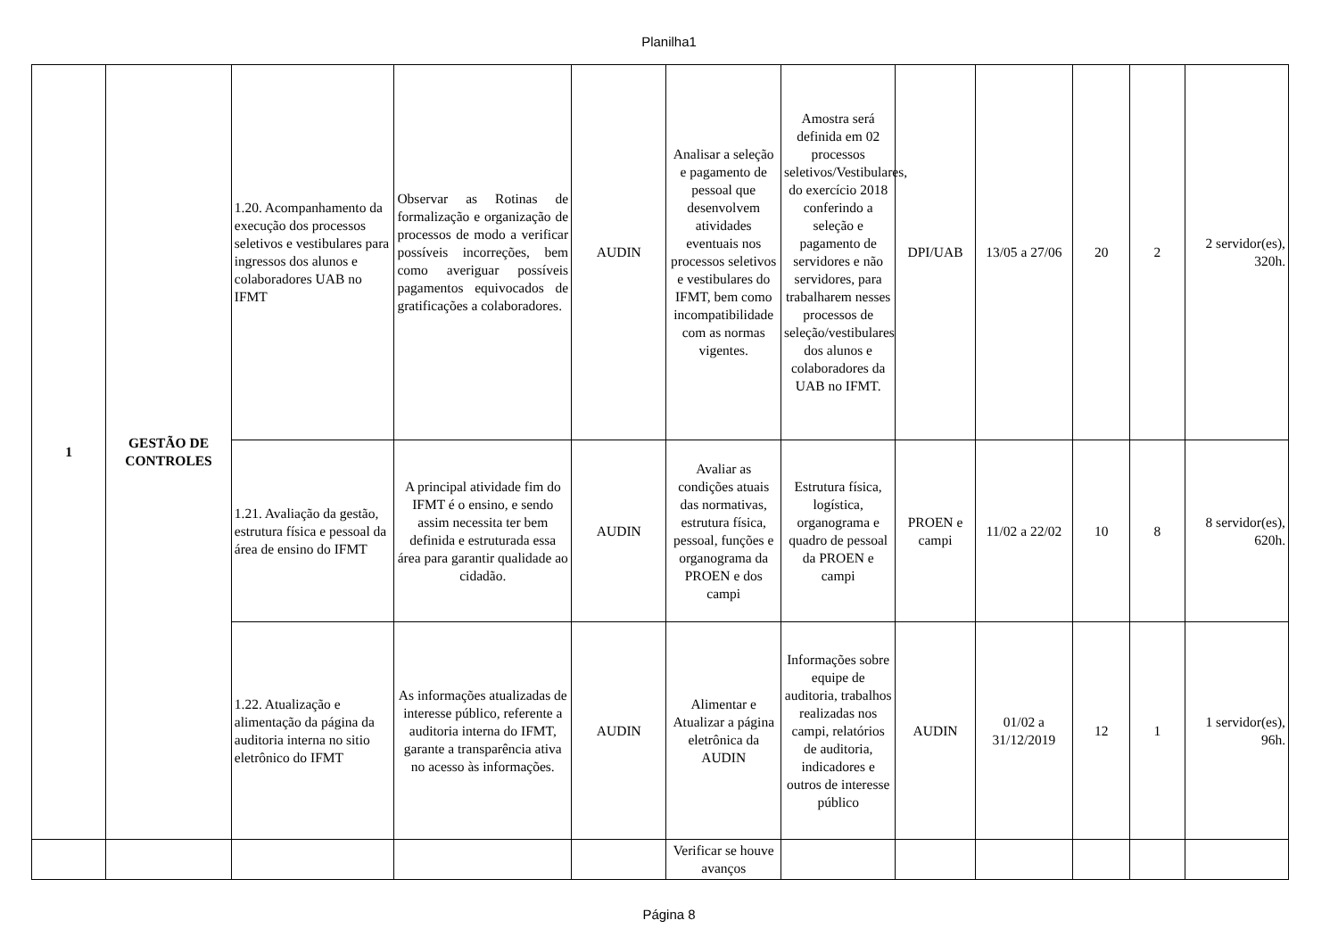Planilha1
| 1 | GESTÃO DE CONTROLES | 1.20. Acompanhamento da execução dos processos seletivos e vestibulares para ingressos dos alunos e colaboradores UAB no IFMT | Observar as Rotinas de formalização e organização de processos de modo a verificar possíveis incorreções, bem como averiguar possíveis pagamentos equivocados de gratificações a colaboradores. | AUDIN | Analisar a seleção e pagamento de pessoal que desenvolvem atividades eventuais nos processos seletivos e vestibulares do IFMT, bem como incompatibilidade com as normas vigentes. | Amostra será definida em 02 processos seletivos/Vestibulares, do exercício 2018 conferindo a seleção e pagamento de servidores e não servidores, para trabalharem nesses processos de seleção/vestibulares dos alunos e colaboradores da UAB no IFMT. | DPI/UAB | 13/05 a 27/06 | 20 | 2 | 2 servidor(es), 320h. |
| | | 1.21. Avaliação da gestão, estrutura física e pessoal da área de ensino do IFMT | A principal atividade fim do IFMT é o ensino, e sendo assim necessita ter bem definida e estruturada essa área para garantir qualidade ao cidadão. | AUDIN | Avaliar as condições atuais das normativas, estrutura física, pessoal, funções e organograma da PROEN e dos campi | Estrutura física, logística, organograma e quadro de pessoal da PROEN e campi | PROEN e campi | 11/02 a 22/02 | 10 | 8 | 8 servidor(es), 620h. |
| | | 1.22. Atualização e alimentação da página da auditoria interna no sitio eletrônico do IFMT | As informações atualizadas de interesse público, referente a auditoria interna do IFMT, garante a transparência ativa no acesso às informações. | AUDIN | Alimentar e Atualizar a página eletrônica da AUDIN | Informações sobre equipe de auditoria, trabalhos realizadas nos campi, relatórios de auditoria, indicadores e outros de interesse público | AUDIN | 01/02 a 31/12/2019 | 12 | 1 | 1 servidor(es), 96h. |
| | | | | | Verificar se houve avanços | | | | | | |
Página 8